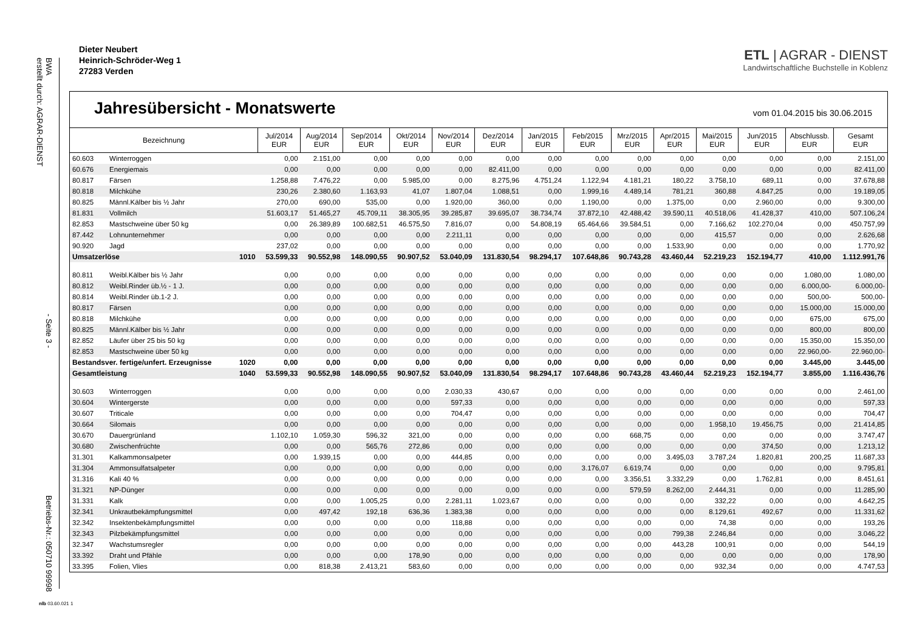BWA
erstellt durch: AGRAR-DIENST - Seite 3 - Betriebs-Nr.: 050710 99998
Dieter Neubert
Heinrich-Schröder-Weg 1
27283 Verden
ETL | AGRAR - DIENST
Landwirtschaftliche Buchstelle in Koblenz
Jahresübersicht - Monatswerte
vom 01.04.2015 bis 30.06.2015
| Bezeichnung | | | Jul/2014 EUR | Aug/2014 EUR | Sep/2014 EUR | Okt/2014 EUR | Nov/2014 EUR | Dez/2014 EUR | Jan/2015 EUR | Feb/2015 EUR | Mrz/2015 EUR | Apr/2015 EUR | Mai/2015 EUR | Jun/2015 EUR | Abschlussb. EUR | Gesamt EUR |
| --- | --- | --- | --- | --- | --- | --- | --- | --- | --- | --- | --- | --- | --- | --- | --- | --- |
| 60.603 | Winterroggen | | 0,00 | 2.151,00 | 0,00 | 0,00 | 0,00 | 0,00 | 0,00 | 0,00 | 0,00 | 0,00 | 0,00 | 0,00 | 0,00 | 2.151,00 |
| 60.676 | Energiemais | | 0,00 | 0,00 | 0,00 | 0,00 | 0,00 | 82.411,00 | 0,00 | 0,00 | 0,00 | 0,00 | 0,00 | 0,00 | 0,00 | 82.411,00 |
| 80.817 | Färsen | | 1.258,88 | 7.476,22 | 0,00 | 5.985,00 | 0,00 | 8.275,96 | 4.751,24 | 1.122,94 | 4.181,21 | 180,22 | 3.758,10 | 689,11 | 0,00 | 37.678,88 |
| 80.818 | Milchkühe | | 230,26 | 2.380,60 | 1.163,93 | 41,07 | 1.807,04 | 1.088,51 | 0,00 | 1.999,16 | 4.489,14 | 781,21 | 360,88 | 4.847,25 | 0,00 | 19.189,05 |
| 80.825 | Männl.Kälber bis ½ Jahr | | 270,00 | 690,00 | 535,00 | 0,00 | 1.920,00 | 360,00 | 0,00 | 1.190,00 | 0,00 | 1.375,00 | 0,00 | 2.960,00 | 0,00 | 9.300,00 |
| 81.831 | Vollmilch | | 51.603,17 | 51.465,27 | 45.709,11 | 38.305,95 | 39.285,87 | 39.695,07 | 38.734,74 | 37.872,10 | 42.488,42 | 39.590,11 | 40.518,06 | 41.428,37 | 410,00 | 507.106,24 |
| 82.853 | Mastschweine über 50 kg | | 0,00 | 26.389,89 | 100.682,51 | 46.575,50 | 7.816,07 | 0,00 | 54.808,19 | 65.464,66 | 39.584,51 | 0,00 | 7.166,62 | 102.270,04 | 0,00 | 450.757,99 |
| 87.442 | Lohnunternehmer | | 0,00 | 0,00 | 0,00 | 0,00 | 2.211,11 | 0,00 | 0,00 | 0,00 | 0,00 | 0,00 | 415,57 | 0,00 | 0,00 | 2.626,68 |
| 90.920 | Jagd | | 237,02 | 0,00 | 0,00 | 0,00 | 0,00 | 0,00 | 0,00 | 0,00 | 0,00 | 1.533,90 | 0,00 | 0,00 | 0,00 | 1.770,92 |
| Umsatzerlöse | | 1010 | 53.599,33 | 90.552,98 | 148.090,55 | 90.907,52 | 53.040,09 | 131.830,54 | 98.294,17 | 107.648,86 | 90.743,28 | 43.460,44 | 52.219,23 | 152.194,77 | 410,00 | 1.112.991,76 |
| 80.811 | Weibl.Kälber bis ½ Jahr | | 0,00 | 0,00 | 0,00 | 0,00 | 0,00 | 0,00 | 0,00 | 0,00 | 0,00 | 0,00 | 0,00 | 0,00 | 1.080,00 | 1.080,00 |
| 80.812 | Weibl.Rinder üb.½ - 1 J. | | 0,00 | 0,00 | 0,00 | 0,00 | 0,00 | 0,00 | 0,00 | 0,00 | 0,00 | 0,00 | 0,00 | 0,00 | 6.000,00- | 6.000,00- |
| 80.814 | Weibl.Rinder üb.1-2 J. | | 0,00 | 0,00 | 0,00 | 0,00 | 0,00 | 0,00 | 0,00 | 0,00 | 0,00 | 0,00 | 0,00 | 0,00 | 500,00- | 500,00- |
| 80.817 | Färsen | | 0,00 | 0,00 | 0,00 | 0,00 | 0,00 | 0,00 | 0,00 | 0,00 | 0,00 | 0,00 | 0,00 | 0,00 | 15.000,00 | 15.000,00 |
| 80.818 | Milchkühe | | 0,00 | 0,00 | 0,00 | 0,00 | 0,00 | 0,00 | 0,00 | 0,00 | 0,00 | 0,00 | 0,00 | 0,00 | 675,00 | 675,00 |
| 80.825 | Männl.Kälber bis ½ Jahr | | 0,00 | 0,00 | 0,00 | 0,00 | 0,00 | 0,00 | 0,00 | 0,00 | 0,00 | 0,00 | 0,00 | 0,00 | 800,00 | 800,00 |
| 82.852 | Läufer über 25 bis 50 kg | | 0,00 | 0,00 | 0,00 | 0,00 | 0,00 | 0,00 | 0,00 | 0,00 | 0,00 | 0,00 | 0,00 | 0,00 | 15.350,00 | 15.350,00 |
| 82.853 | Mastschweine über 50 kg | | 0,00 | 0,00 | 0,00 | 0,00 | 0,00 | 0,00 | 0,00 | 0,00 | 0,00 | 0,00 | 0,00 | 0,00 | 22.960,00- | 22.960,00- |
| Bestandsver. fertige/unfert. Erzeugnisse | | 1020 | 0,00 | 0,00 | 0,00 | 0,00 | 0,00 | 0,00 | 0,00 | 0,00 | 0,00 | 0,00 | 0,00 | 0,00 | 3.445,00 | 3.445,00 |
| Gesamtleistung | | 1040 | 53.599,33 | 90.552,98 | 148.090,55 | 90.907,52 | 53.040,09 | 131.830,54 | 98.294,17 | 107.648,86 | 90.743,28 | 43.460,44 | 52.219,23 | 152.194,77 | 3.855,00 | 1.116.436,76 |
| 30.603 | Winterroggen | | 0,00 | 0,00 | 0,00 | 0,00 | 2.030,33 | 430,67 | 0,00 | 0,00 | 0,00 | 0,00 | 0,00 | 0,00 | 0,00 | 2.461,00 |
| 30.604 | Wintergerste | | 0,00 | 0,00 | 0,00 | 0,00 | 597,33 | 0,00 | 0,00 | 0,00 | 0,00 | 0,00 | 0,00 | 0,00 | 0,00 | 597,33 |
| 30.607 | Triticale | | 0,00 | 0,00 | 0,00 | 0,00 | 704,47 | 0,00 | 0,00 | 0,00 | 0,00 | 0,00 | 0,00 | 0,00 | 0,00 | 704,47 |
| 30.664 | Silomais | | 0,00 | 0,00 | 0,00 | 0,00 | 0,00 | 0,00 | 0,00 | 0,00 | 0,00 | 0,00 | 1.958,10 | 19.456,75 | 0,00 | 21.414,85 |
| 30.670 | Dauergrünland | | 1.102,10 | 1.059,30 | 596,32 | 321,00 | 0,00 | 0,00 | 0,00 | 0,00 | 668,75 | 0,00 | 0,00 | 0,00 | 0,00 | 3.747,47 |
| 30.680 | Zwischenfrüchte | | 0,00 | 0,00 | 565,76 | 272,86 | 0,00 | 0,00 | 0,00 | 0,00 | 0,00 | 0,00 | 0,00 | 374,50 | 0,00 | 1.213,12 |
| 31.301 | Kalkammonsalpeter | | 0,00 | 1.939,15 | 0,00 | 0,00 | 444,85 | 0,00 | 0,00 | 0,00 | 0,00 | 3.495,03 | 3.787,24 | 1.820,81 | 200,25 | 11.687,33 |
| 31.304 | Ammonsulfatsalpeter | | 0,00 | 0,00 | 0,00 | 0,00 | 0,00 | 0,00 | 0,00 | 3.176,07 | 6.619,74 | 0,00 | 0,00 | 0,00 | 0,00 | 9.795,81 |
| 31.316 | Kali 40 % | | 0,00 | 0,00 | 0,00 | 0,00 | 0,00 | 0,00 | 0,00 | 0,00 | 3.356,51 | 3.332,29 | 0,00 | 1.762,81 | 0,00 | 8.451,61 |
| 31.321 | NP-Dünger | | 0,00 | 0,00 | 0,00 | 0,00 | 0,00 | 0,00 | 0,00 | 0,00 | 579,59 | 8.262,00 | 2.444,31 | 0,00 | 0,00 | 11.285,90 |
| 31.331 | Kalk | | 0,00 | 0,00 | 1.005,25 | 0,00 | 2.281,11 | 1.023,67 | 0,00 | 0,00 | 0,00 | 0,00 | 332,22 | 0,00 | 0,00 | 4.642,25 |
| 32.341 | Unkrautbekämpfungsmittel | | 0,00 | 497,42 | 192,18 | 636,36 | 1.383,38 | 0,00 | 0,00 | 0,00 | 0,00 | 0,00 | 8.129,61 | 492,67 | 0,00 | 11.331,62 |
| 32.342 | Insektenbekämpfungsmittel | | 0,00 | 0,00 | 0,00 | 0,00 | 118,88 | 0,00 | 0,00 | 0,00 | 0,00 | 0,00 | 74,38 | 0,00 | 0,00 | 193,26 |
| 32.343 | Pilzbekämpfungsmittel | | 0,00 | 0,00 | 0,00 | 0,00 | 0,00 | 0,00 | 0,00 | 0,00 | 0,00 | 799,38 | 2.246,84 | 0,00 | 0,00 | 3.046,22 |
| 32.347 | Wachstumsregler | | 0,00 | 0,00 | 0,00 | 0,00 | 0,00 | 0,00 | 0,00 | 0,00 | 0,00 | 443,28 | 100,91 | 0,00 | 0,00 | 544,19 |
| 33.392 | Draht und Pfähle | | 0,00 | 0,00 | 0,00 | 178,90 | 0,00 | 0,00 | 0,00 | 0,00 | 0,00 | 0,00 | 0,00 | 0,00 | 0,00 | 178,90 |
| 33.395 | Folien, Vlies | | 0,00 | 818,38 | 2.413,21 | 583,60 | 0,00 | 0,00 | 0,00 | 0,00 | 0,00 | 0,00 | 932,34 | 0,00 | 0,00 | 4.747,53 |
nlb 03.60.021 1